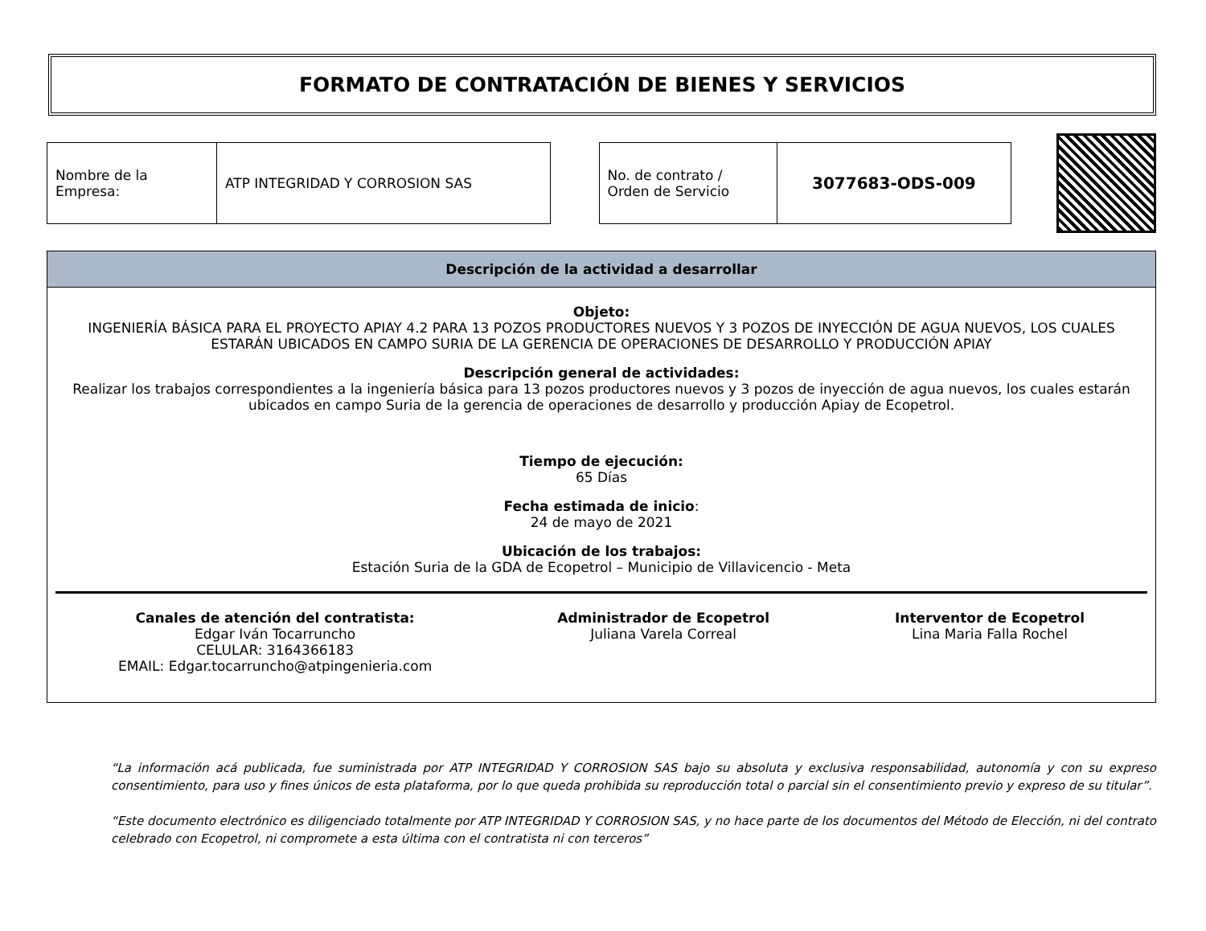FORMATO DE CONTRATACIÓN DE BIENES Y SERVICIOS
| Nombre de la Empresa: | ATP INTEGRIDAD Y CORROSION SAS |
| No. de contrato / Orden de Servicio | 3077683-ODS-009 |
Descripción de la actividad a desarrollar
Objeto:
INGENIERÍA BÁSICA PARA EL PROYECTO APIAY 4.2 PARA 13 POZOS PRODUCTORES NUEVOS Y 3 POZOS DE INYECCIÓN DE AGUA NUEVOS, LOS CUALES ESTARÁN UBICADOS EN CAMPO SURIA DE LA GERENCIA DE OPERACIONES DE DESARROLLO Y PRODUCCIÓN APIAY
Descripción general de actividades:
Realizar los trabajos correspondientes a la ingeniería básica para 13 pozos productores nuevos y 3 pozos de inyección de agua nuevos, los cuales estarán ubicados en campo Suria de la gerencia de operaciones de desarrollo y producción Apiay de Ecopetrol.
Tiempo de ejecución:
65 Días
Fecha estimada de inicio:
24 de mayo de 2021
Ubicación de los trabajos:
Estación Suria de la GDA de Ecopetrol – Municipio de Villavicencio - Meta
Canales de atención del contratista:
Edgar Iván Tocarruncho
CELULAR: 3164366183
EMAIL: Edgar.tocarruncho@atpingenieria.com
Administrador de Ecopetrol
Juliana Varela Correal
Interventor de Ecopetrol
Lina Maria Falla Rochel
“La información acá publicada, fue suministrada por ATP INTEGRIDAD Y CORROSION SAS bajo su absoluta y exclusiva responsabilidad, autonomía y con su expreso consentimiento, para uso y fines únicos de esta plataforma, por lo que queda prohibida su reproducción total o parcial sin el consentimiento previo y expreso de su titular”.
“Este documento electrónico es diligenciado totalmente por ATP INTEGRIDAD Y CORROSION SAS, y no hace parte de los documentos del Método de Elección, ni del contrato celebrado con Ecopetrol, ni compromete a esta última con el contratista ni con terceros”